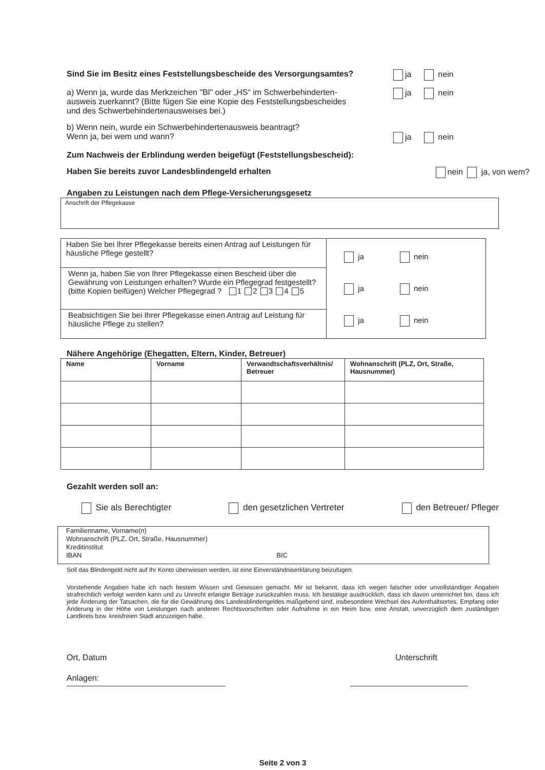Sind Sie im Besitz eines Feststellungsbescheide des Versorgungsamtes?
ja nein
a) Wenn ja, wurde das Merkzeichen "Bl" oder „HS“ im Schwerbehinderten-
ausweis zuerkannt? (Bitte fügen Sie eine Kopie des Feststellungsbescheides
und des Schwerbehindertenausweises bei.)
ja nein
b) Wenn nein, wurde ein Schwerbehindertenausweis beantragt?
Wenn ja, bei wem und wann?
ja nein
Zum Nachweis der Erblindung werden beigefügt (Feststellungsbescheid):
Haben Sie bereits zuvor Landesblindengeld erhalten
nein ja, von wem?
Angaben zu Leistungen nach dem Pflege-Versicherungsgesetz
Anschrift der Pflegekasse
| Haben Sie bei Ihrer Pflegekasse bereits einen Antrag auf Leistungen für häusliche Pflege gestellt? | ja nein ja nein ja nein |
| Wenn ja, haben Sie von Ihrer Pflegekasse einen Bescheid über die Gewährung von Leistungen erhalten? Wurde ein Pflegegrad festgestellt? (bitte Kopien beifügen) Welcher Pflegegrad ? 1 2 3 4 5 | |
| Beabsichtigen Sie bei Ihrer Pflegekasse einen Antrag auf Leistung für häusliche Pflege zu stellen? | |
Nähere Angehörige (Ehegatten, Eltern, Kinder, Betreuer)
| Name | Vorname | Verwandtschaftsverhältnis/ Betreuer | Wohnanschrift (PLZ, Ort, Straße, Hausnummer) |
| --- | --- | --- | --- |
Gezahlt werden soll an:
Sie als Berechtigter den gesetzlichen Vertreter den Betreuer/ Pfleger
Familienname, Vorname(n)
Wohnanschrift (PLZ, Ort, Straße, Hausnummer)
Kreditinstitut
IBAN BIC
Soll das Blindengeld nicht auf Ihr Konto überwiesen werden, ist eine Einverständniserklärung beizufügen.
Vorstehende Angaben habe ich nach bestem Wissen und Gewissen gemacht. Mir ist bekannt, dass ich wegen falscher oder unvollständiger Angaben strafrechtlich verfolgt werden kann und zu Unrecht erlangte Beträge zurückzahlen muss. Ich bestätige ausdrücklich, dass ich davon unterrichtet bin, dass ich jede Änderung der Tatsachen, die für die Gewährung des Landesblindengeldes maßgebend sind, insbesondere Wechsel des Aufenthaltsortes, Empfang oder Änderung in der Höhe von Leistungen nach anderen Rechtsvorschriften oder Aufnahme in ein Heim bzw. eine Anstalt, unverzüglich dem zuständigen Landkreis bzw. kreisfreien Stadt anzuzeigen habe.
Ort, Datum Unterschrift
Anlagen:
Seite 2 von 3